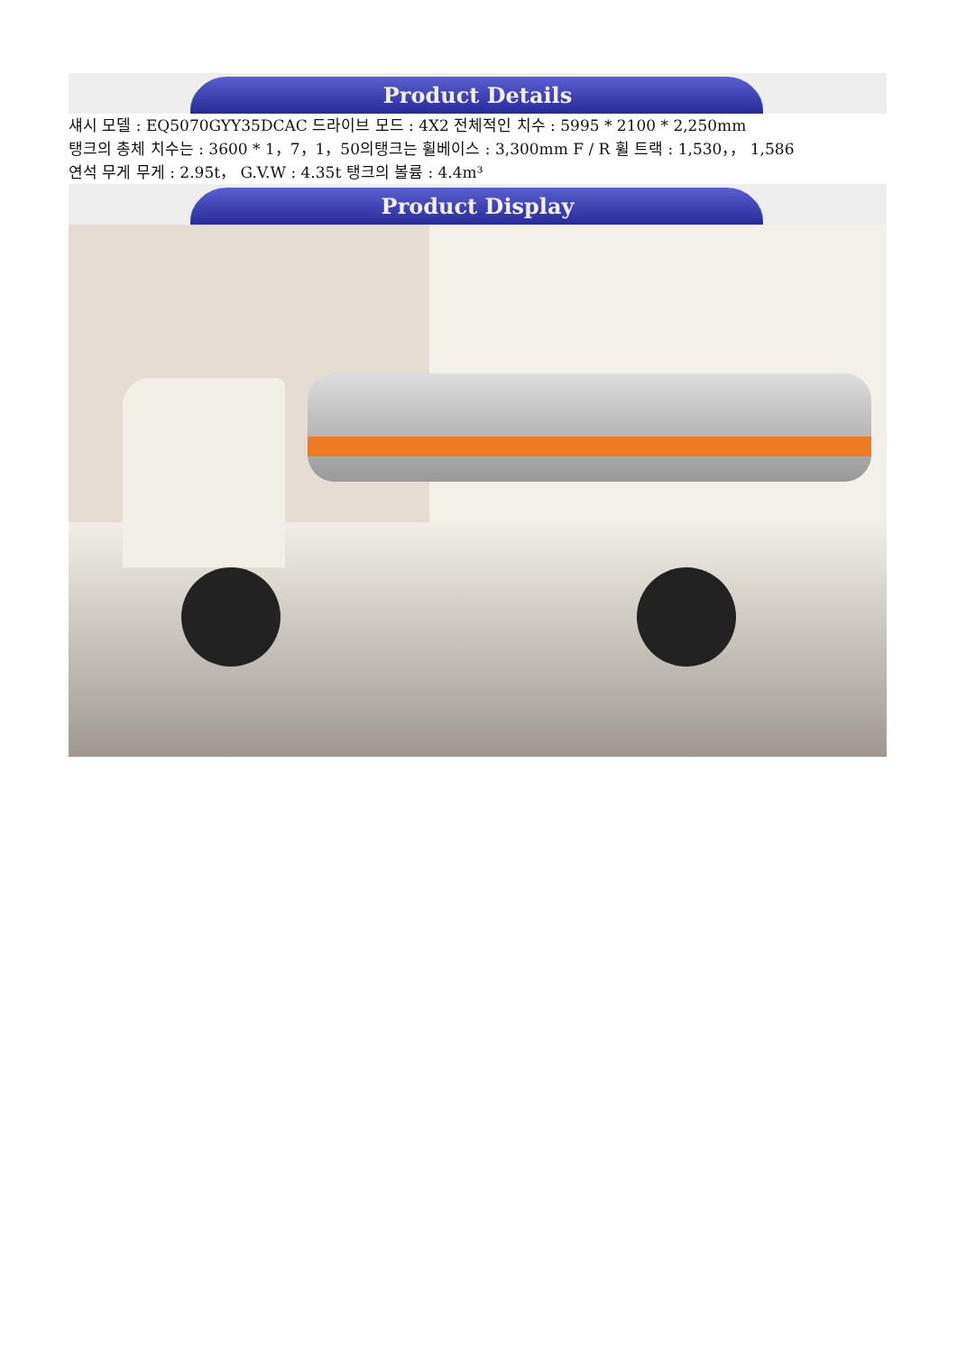Product Details
섀시 모델 : EQ5070GYY35DCAC 드라이브 모드 : 4X2 전체적인 치수 : 5995 * 2100 * 2,250mm
탱크의 총체 치수는 : 3600 * 1，7，1，50의탱크는 휠베이스 : 3,300mm F / R 휠 트랙 : 1,530，， 1,586
연석 무게 무게 : 2.95t， G.V.W : 4.35t 탱크의 볼륨 : 4.4m³
Product Display